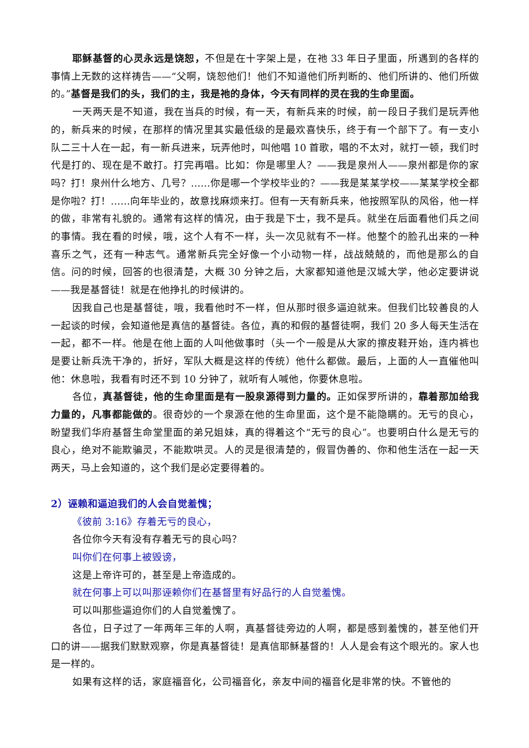耶稣基督的心灵永远是饶恕，不但是在十字架上是，在祂 33 年日子里面，所遇到的各样的事情上无数的这样祷告——“父啊，饶恕他们！他们不知道他们所判断的、他们所讲的、他们所做的。”基督是我们的头，我们的主，我是祂的身体，今天有同样的灵在我的生命里面。
一天两天是不知道，我在当兵的时候，有一天，有新兵来的时候，前一段日子我们是玩弄他的，新兵来的时候，在那样的情况里其实最低级的是最欢喜快乐，终于有一个部下了。有一支小队二三十人在一起，有一新兵进来，玩弄他时，叫他唱 10 首歌，唱的不太对，就打一顿，我们时代是打的、现在是不敢打。打完再唱。比如：你是哪里人？——我是泉州人——泉州都是你的家吗？打！泉州什么地方、几号？……你是哪一个学校毕业的？——我是某某学校——某某学校全都是你啦？打！……向年毕业的，故意找麻烦来打。但有一天有新兵来，他按照军队的风俗，他一样的做，非常有礼貌的。通常有这样的情况，由于我是下士，我不是兵。就坐在后面看他们兵之间的事情。我在看的时候，哦，这个人有不一样，头一次见就有不一样。他整个的脸孔出来的一种喜乐之气，还有一种志气。通常新兵完全好像一个小动物一样，战战兢兢的，而他是那么的自信。问的时候，回答的也很清楚，大概 30 分钟之后，大家都知道他是汉城大学，他必定要讲说——我是基督徒！就是在他挣扎的时候讲的。
因我自己也是基督徒，哦，我看他时不一样，但从那时很多逼迫就来。但我们比较善良的人一起谈的时候，会知道他是真信的基督徒。各位，真的和假的基督徒啊，我们 20 多人每天生活在一起，都不一样。他是在他上面的人叫他做事时（头一个一般是从大家的擦皮鞋开始，连内裤也是要让新兵洗干净的，折好，军队大概是这样的传统）他什么都做。最后，上面的人一直催他叫他：休息啦，我看有时还不到 10 分钟了，就听有人喊他，你要休息啦。
各位，真基督徒，他的生命里面是有一股泉源得到力量的。正如保罗所讲的，靠着那加给我力量的，凡事都能做的。很奇妙的一个泉源在他的生命里面，这个是不能隐瞒的。无亏的良心，盼望我们华府基督生命堂里面的弟兄姐妹，真的得着这个“无亏的良心”。也要明白什么是无亏的良心，绝对不能欺骗灵，不能欺哄灵。人的灵是很清楚的，假冒伪善的、你和他生活在一起一天两天，马上会知道的，这个我们是必定要得着的。
2）诬赖和逼迫我们的人会自觉羞愧；
《彼前 3:16》存着无亏的良心，
各位你今天有没有存着无亏的良心吗？
叫你们在何事上被毁谤，
这是上帝许可的，甚至是上帝造成的。
就在何事上可以叫那诬赖你们在基督里有好品行的人自觉羞愧。
可以叫那些逼迫你们的人自觉羞愧了。
各位，日子过了一年两年三年的人啊，真基督徒旁边的人啊，都是感到羞愧的，甚至他们开口的讲——据我们默默观察，你是真基督徒！是真信耶稣基督的！人人是会有这个眼光的。家人也是一样的。
如果有这样的话，家庭福音化，公司福音化，亲友中间的福音化是非常的快。不管他的